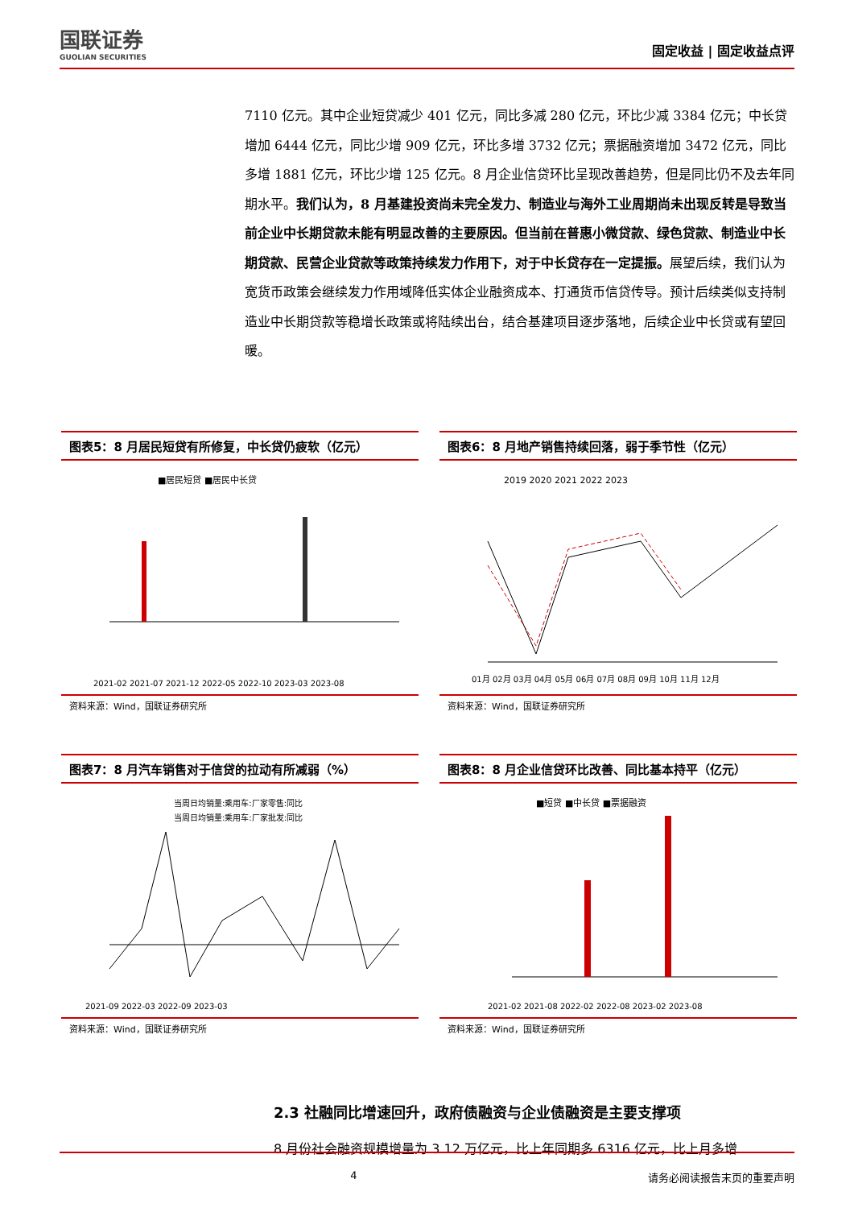国联证券
GUOLIAN SECURITIES
固定收益 | 固定收益点评
7110 亿元。其中企业短贷减少 401 亿元，同比多减 280 亿元，环比少减 3384 亿元；中长贷增加 6444 亿元，同比少增 909 亿元，环比多增 3732 亿元；票据融资增加 3472 亿元，同比多增 1881 亿元，环比少增 125 亿元。8 月企业信贷环比呈现改善趋势，但是同比仍不及去年同期水平。我们认为，8 月基建投资尚未完全发力、制造业与海外工业周期尚未出现反转是导致当前企业中长期贷款未能有明显改善的主要原因。但当前在普惠小微贷款、绿色贷款、制造业中长期贷款、民营企业贷款等政策持续发力作用下，对于中长贷存在一定提振。展望后续，我们认为宽货币政策会继续发力作用域降低实体企业融资成本、打通货币信贷传导。预计后续类似支持制造业中长期贷款等稳增长政策或将陆续出台，结合基建项目逐步落地，后续企业中长贷或有望回暖。
图表5：8 月居民短贷有所修复，中长贷仍疲软（亿元）
■居民短贷 ■居民中长贷
2021-02 2021-07 2021-12 2022-05 2022-10 2023-03 2023-08
资料来源：Wind，国联证券研究所
图表6：8 月地产销售持续回落，弱于季节性（亿元）
2019 2020 2021 2022 2023
01月 02月 03月 04月 05月 06月 07月 08月 09月 10月 11月 12月
资料来源：Wind，国联证券研究所
图表7：8 月汽车销售对于信贷的拉动有所减弱（%）
当周日均销量:乘用车:厂家零售:同比
当周日均销量:乘用车:厂家批发:同比
2021-09 2022-03 2022-09 2023-03
资料来源：Wind，国联证券研究所
图表8：8 月企业信贷环比改善、同比基本持平（亿元）
■短贷 ■中长贷 ■票据融资
2021-02 2021-08 2022-02 2022-08 2023-02 2023-08
资料来源：Wind，国联证券研究所
2.3 社融同比增速回升，政府债融资与企业债融资是主要支撑项
8 月份社会融资规模增量为 3.12 万亿元，比上年同期多 6316 亿元，比上月多增
4 请务必阅读报告末页的重要声明